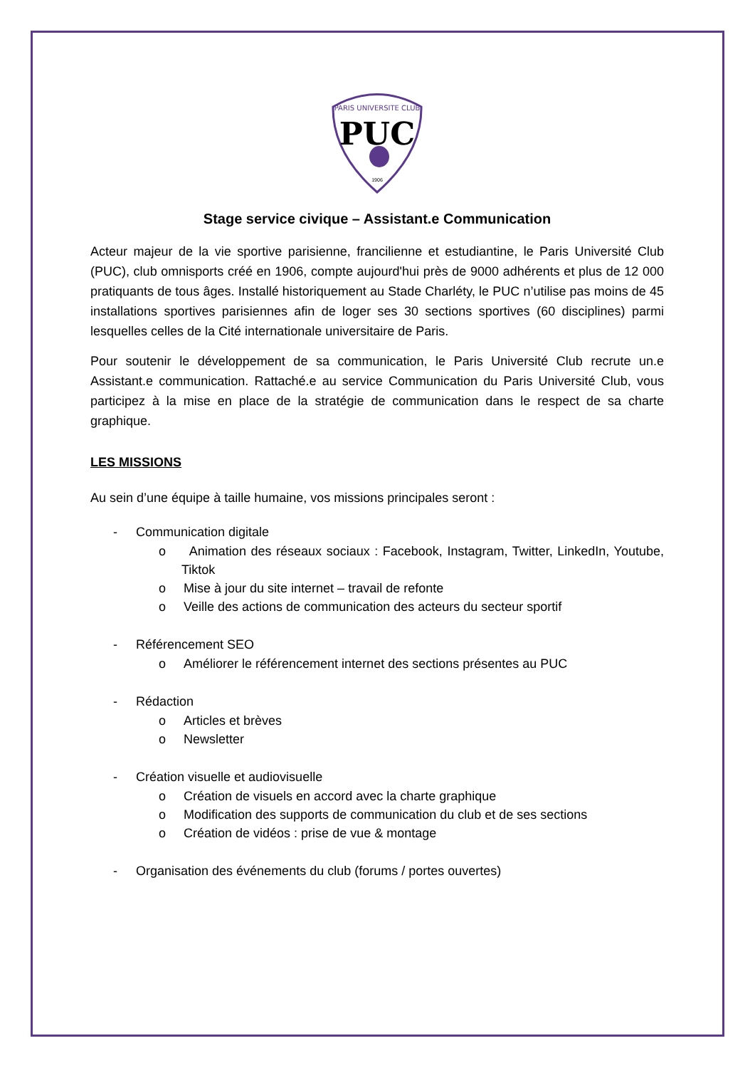PARIS UNIVERSITE CLUB
PUC
1906
Stage service civique – Assistant.e Communication
Acteur majeur de la vie sportive parisienne, francilienne et estudiantine, le Paris Université Club (PUC), club omnisports créé en 1906, compte aujourd'hui près de 9000 adhérents et plus de 12 000 pratiquants de tous âges. Installé historiquement au Stade Charléty, le PUC n’utilise pas moins de 45 installations sportives parisiennes afin de loger ses 30 sections sportives (60 disciplines) parmi lesquelles celles de la Cité internationale universitaire de Paris.
Pour soutenir le développement de sa communication, le Paris Université Club recrute un.e Assistant.e communication. Rattaché.e au service Communication du Paris Université Club, vous participez à la mise en place de la stratégie de communication dans le respect de sa charte graphique.
LES MISSIONS
Au sein d’une équipe à taille humaine, vos missions principales seront :
- Communication digitale
o Animation des réseaux sociaux : Facebook, Instagram, Twitter, LinkedIn, Youtube, Tiktok
o Mise à jour du site internet – travail de refonte
o Veille des actions de communication des acteurs du secteur sportif
- Référencement SEO
o Améliorer le référencement internet des sections présentes au PUC
- Rédaction
o Articles et brèves
o Newsletter
- Création visuelle et audiovisuelle
o Création de visuels en accord avec la charte graphique
o Modification des supports de communication du club et de ses sections
o Création de vidéos : prise de vue & montage
- Organisation des événements du club (forums / portes ouvertes)